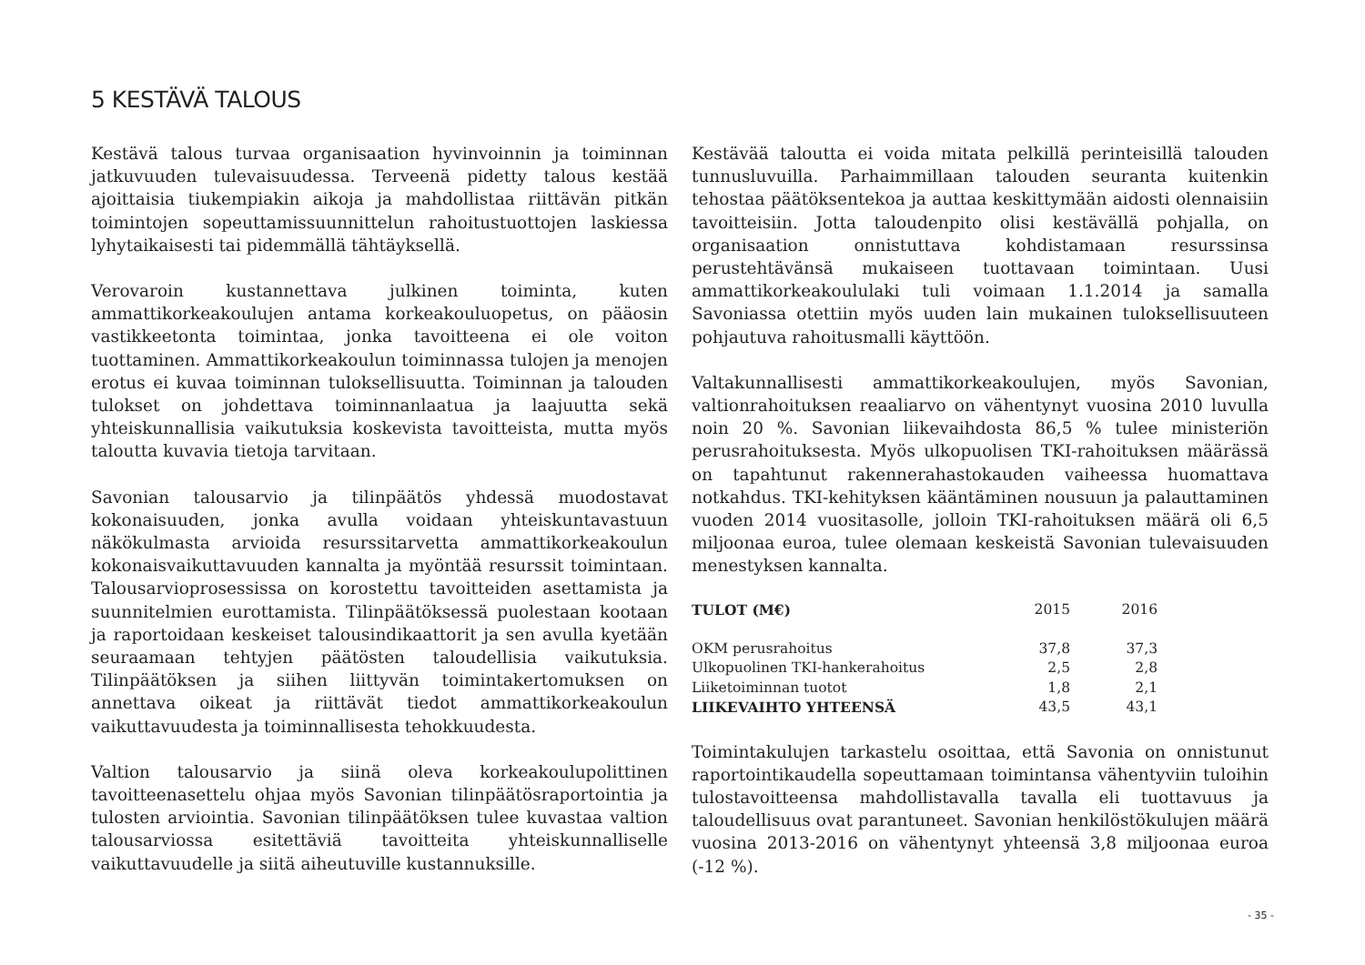5 KESTÄVÄ TALOUS
Kestävä talous turvaa organisaation hyvinvoinnin ja toiminnan jatkuvuuden tulevaisuudessa. Terveenä pidetty talous kestää ajoittaisia tiukempiakin aikoja ja mahdollistaa riittävän pitkän toimintojen sopeuttamissuunnittelun rahoitustuottojen laskiessa lyhytaikaisesti tai pidemmällä tähtäyksellä.
Verovaroin kustannettava julkinen toiminta, kuten ammattikorkeakoulujen antama korkeakouluopetus, on pääosin vastikkeetonta toimintaa, jonka tavoitteena ei ole voiton tuottaminen. Ammattikorkeakoulun toiminnassa tulojen ja menojen erotus ei kuvaa toiminnan tuloksellisuutta. Toiminnan ja talouden tulokset on johdettava toiminnanlaatua ja laajuutta sekä yhteiskunnallisia vaikutuksia koskevista tavoitteista, mutta myös taloutta kuvavia tietoja tarvitaan.
Savonian talousarvio ja tilinpäätös yhdessä muodostavat kokonaisuuden, jonka avulla voidaan yhteiskuntavastuun näkökulmasta arvioida resurssitarvetta ammattikorkeakoulun kokonaisvaikuttavuuden kannalta ja myöntää resurssit toimintaan. Talousarvioprosessissa on korostettu tavoitteiden asettamista ja suunnitelmien eurottamista. Tilinpäätöksessä puolestaan kootaan ja raportoidaan keskeiset talousindikaattorit ja sen avulla kyetään seuraamaan tehtyjen päätösten taloudellisia vaikutuksia. Tilinpäätöksen ja siihen liittyvän toimintakertomuksen on annettava oikeat ja riittävät tiedot ammattikorkeakoulun vaikuttavuudesta ja toiminnallisesta tehokkuudesta.
Valtion talousarvio ja siinä oleva korkeakoulupolittinen tavoitteenasettelu ohjaa myös Savonian tilinpäätösraportointia ja tulosten arviointia. Savonian tilinpäätöksen tulee kuvastaa valtion talousarviossa esitettäviä tavoitteita yhteiskunnalliselle vaikuttavuudelle ja siitä aiheutuville kustannuksille.
Kestävää taloutta ei voida mitata pelkillä perinteisillä talouden tunnusluvuilla. Parhaimmillaan talouden seuranta kuitenkin tehostaa päätöksentekoa ja auttaa keskittymään aidosti olennaisiin tavoitteisiin. Jotta taloudenpito olisi kestävällä pohjalla, on organisaation onnistuttava kohdistamaan resurssinsa perustehtävänsä mukaiseen tuottavaan toimintaan. Uusi ammattikorkeakoululaki tuli voimaan 1.1.2014 ja samalla Savoniassa otettiin myös uuden lain mukainen tuloksellisuuteen pohjautuva rahoitusmalli käyttöön.
Valtakunnallisesti ammattikorkeakoulujen, myös Savonian, valtionrahoituksen reaaliarvo on vähentynyt vuosina 2010 luvulla noin 20 %. Savonian liikevaihdosta 86,5 % tulee ministeriön perusrahoituksesta. Myös ulkopuolisen TKI-rahoituksen määrässä on tapahtunut rakennerahastokauden vaiheessa huomattava notkahdus. TKI-kehityksen kääntäminen nousuun ja palauttaminen vuoden 2014 vuositasolle, jolloin TKI-rahoituksen määrä oli 6,5 miljoonaa euroa, tulee olemaan keskeistä Savonian tulevaisuuden menestyksen kannalta.
| TULOT (M€) | 2015 | 2016 |
| --- | --- | --- |
| OKM perusrahoitus | 37,8 | 37,3 |
| Ulkopuolinen TKI-hankerahoitus | 2,5 | 2,8 |
| Liiketoiminnan tuotot | 1,8 | 2,1 |
| LIIKEVAIHTO YHTEENSÄ | 43,5 | 43,1 |
Toimintakulujen tarkastelu osoittaa, että Savonia on onnistunut raportointikaudella sopeuttamaan toimintansa vähentyviin tuloihin tulostavoitteensa mahdollistavalla tavalla eli tuottavuus ja taloudellisuus ovat parantuneet. Savonian henkilöstökulujen määrä vuosina 2013-2016 on vähentynyt yhteensä 3,8 miljoonaa euroa (-12 %).
- 35 -